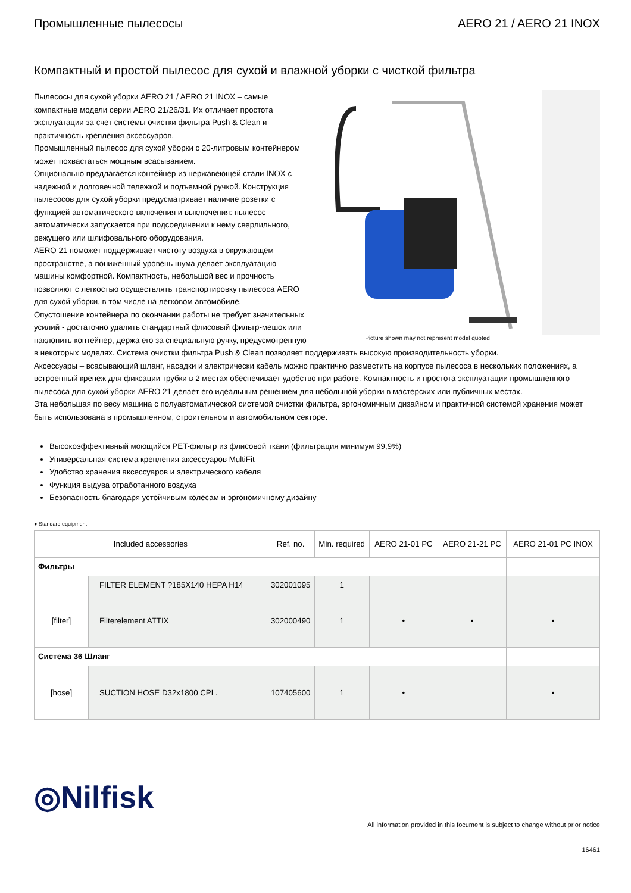Промышленные пылесосы AERO 21 / AERO 21 INOX
Компактный и простой пылесос для сухой и влажной уборки с чисткой фильтра
Picture shown may not represent model quoted
Пылесосы для сухой уборки AERO 21 / AERO 21 INOX – самые компактные модели серии AERO 21/26/31. Их отличает простота эксплуатации за счет системы очистки фильтра Push & Clean и практичность крепления аксессуаров.
Промышленный пылесос для сухой уборки с 20-литровым контейнером может похвастаться мощным всасыванием.
Опционально предлагается контейнер из нержавеющей стали INOX с надежной и долговечной тележкой и подъемной ручкой. Конструкция пылесосов для сухой уборки предусматривает наличие розетки с функцией автоматического включения и выключения: пылесос автоматически запускается при подсоединении к нему сверлильного, режущего или шлифовального оборудования.
AERO 21 поможет поддерживает чистоту воздуха в окружающем пространстве, а пониженный уровень шума делает эксплуатацию машины комфортной. Компактность, небольшой вес и прочность позволяют с легкостью осуществлять транспортировку пылесоса AERO для сухой уборки, в том числе на легковом автомобиле.
Опустошение контейнера по окончании работы не требует значительных усилий - достаточно удалить стандартный флисовый фильтр-мешок или наклонить контейнер, держа его за специальную ручку, предусмотренную в некоторых моделях. Система очистки фильтра Push & Clean позволяет поддерживать высокую производительность уборки.
Аксессуары – всасывающий шланг, насадки и электрически кабель можно практично разместить на корпусе пылесоса в нескольких положениях, а встроенный крепеж для фиксации трубки в 2 местах обеспечивает удобство при работе. Компактность и простота эксплуатации промышленного пылесоса для сухой уборки AERO 21 делает его идеальным решением для небольшой уборки в мастерских или публичных местах.
Эта небольшая по весу машина с полуавтоматической системой очистки фильтра, эргономичным дизайном и практичной системой хранения может быть использована в промышленном, строительном и автомобильном секторе.
Высокоэффективный моющийся PET-фильтр из флисовой ткани (фильтрация минимум 99,9%)
Универсальная система крепления аксессуаров MultiFit
Удобство хранения аксессуаров и электрического кабеля
Функция выдува отработанного воздуха
Безопасность благодаря устойчивым колесам и эргономичному дизайну
● Standard equipment
| Included accessories | | Ref. no. | Min. required | AERO 21-01 PC | AERO 21-21 PC | AERO 21-01 PC INOX |
| --- | --- | --- | --- | --- | --- | --- |
| Фильтры | | | | | | |
| | FILTER ELEMENT ?185X140 HEPA H14 | 302001095 | 1 | | | |
| [filter] | Filterelement ATTIX | 302000490 | 1 | • | • | • |
| Система 36 Шланг | | | | | | |
| [hose] | SUCTION HOSE D32x1800 CPL. | 107405600 | 1 | • | | • |
◎Nilfisk
All information provided in this focument is subject to change without prior notice
16461